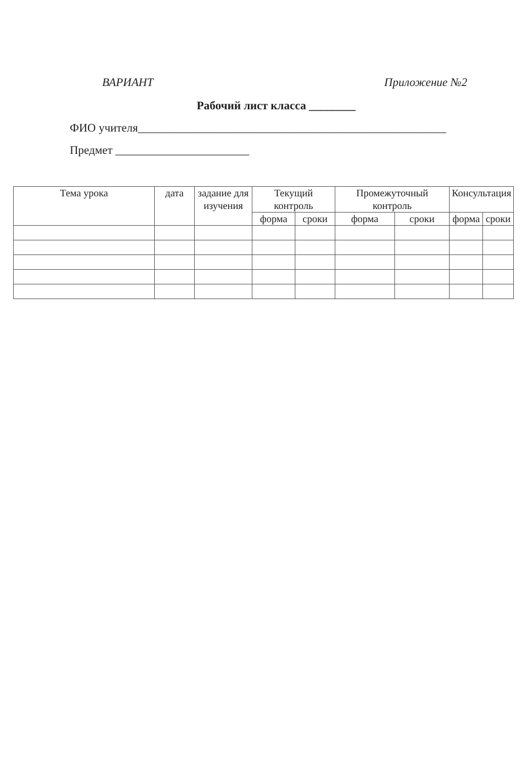ВАРИАНТ Приложение №2
Рабочий лист класса ________
ФИО учителя_____________________________________________________
Предмет _______________________
| Тема урока | дата | задание для изучения | Текущий контроль | | Промежуточный контроль | | Консультация | |
| --- | --- | --- | --- | --- | --- | --- | --- | --- |
| | | | форма | сроки | форма | сроки | форма | сроки |